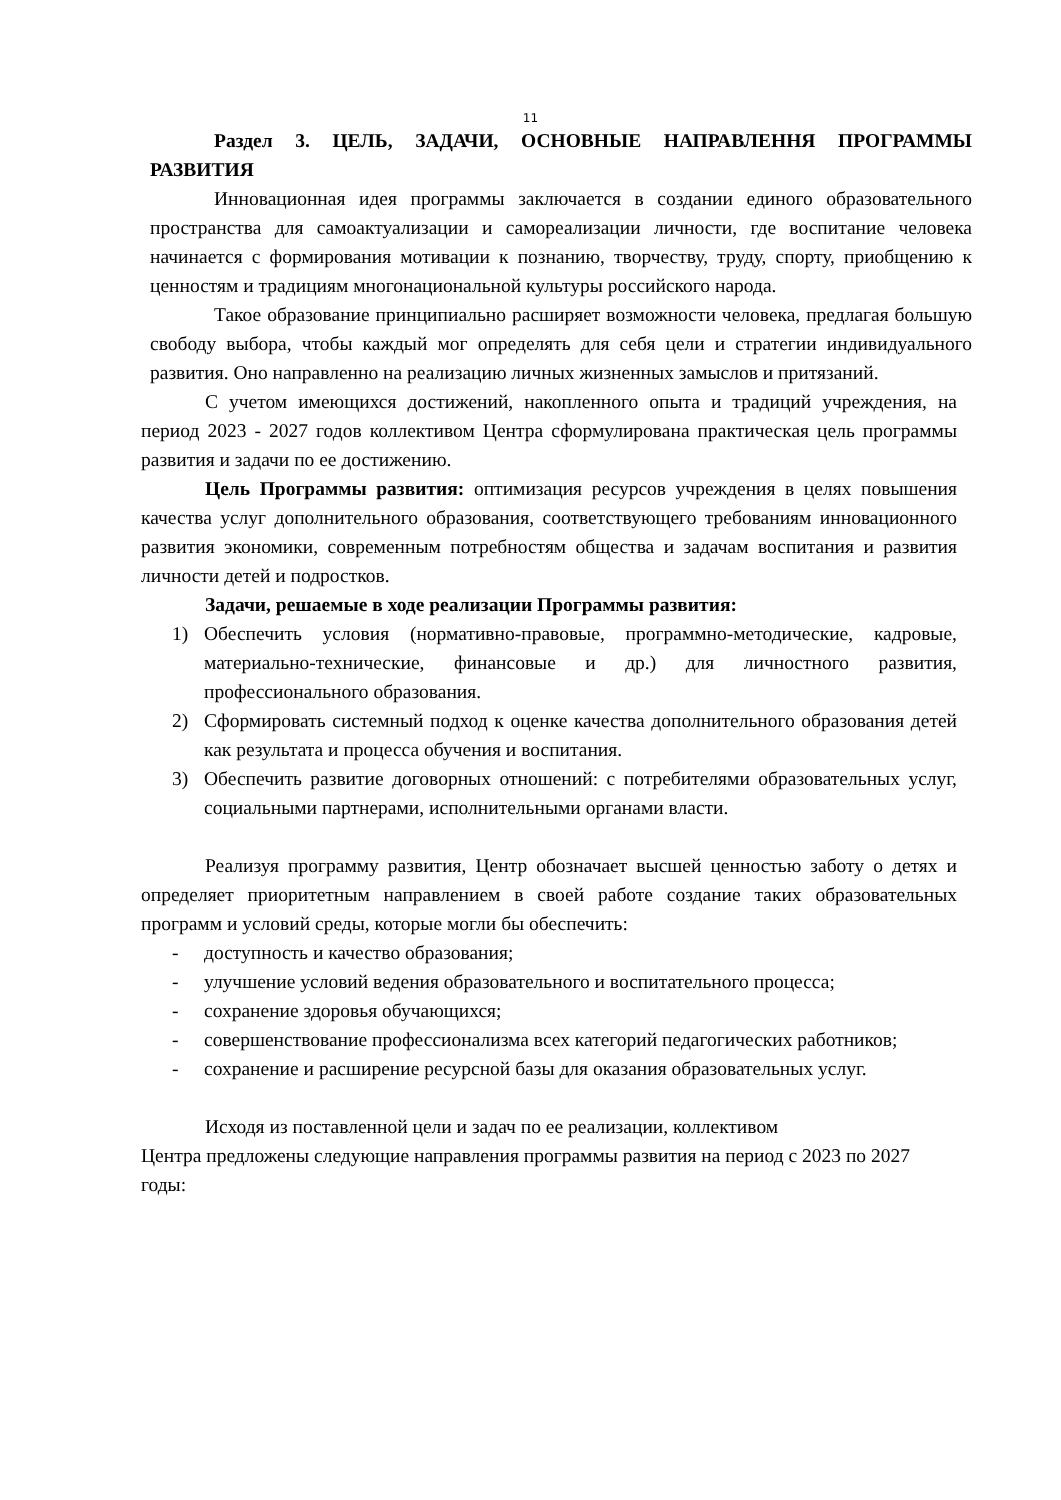11
Раздел 3. ЦЕЛЬ, ЗАДАЧИ, ОСНОВНЫЕ НАПРАВЛЕННЯ ПРОГРАММЫ РАЗВИТИЯ
Инновационная идея программы заключается в создании единого образовательного пространства для самоактуализации и самореализации личности, где воспитание человека начинается с формирования мотивации к познанию, творчеству, труду, спорту, приобщению к ценностям и традициям многонациональной культуры российского народа.
Такое образование принципиально расширяет возможности человека, предлагая большую свободу выбора, чтобы каждый мог определять для себя цели и стратегии индивидуального развития. Оно направленно на реализацию личных жизненных замыслов и притязаний.
С учетом имеющихся достижений, накопленного опыта и традиций учреждения, на период 2023 - 2027 годов коллективом Центра сформулирована практическая цель программы развития и задачи по ее достижению.
Цель Программы развития: оптимизация ресурсов учреждения в целях повышения качества услуг дополнительного образования, соответствующего требованиям инновационного развития экономики, современным потребностям общества и задачам воспитания и развития личности детей и подростков.
Задачи, решаемые в ходе реализации Программы развития:
1) Обеспечить условия (нормативно-правовые, программно-методические, кадровые, материально-технические, финансовые и др.) для личностного развития, профессионального образования.
2) Сформировать системный подход к оценке качества дополнительного образования детей как результата и процесса обучения и воспитания.
3) Обеспечить развитие договорных отношений: с потребителями образовательных услуг, социальными партнерами, исполнительными органами власти.
Реализуя программу развития, Центр обозначает высшей ценностью заботу о детях и определяет приоритетным направлением в своей работе создание таких образовательных программ и условий среды, которые могли бы обеспечить:
- доступность и качество образования;
- улучшение условий ведения образовательного и воспитательного процесса;
- сохранение здоровья обучающихся;
- совершенствование профессионализма всех категорий педагогических работников;
- сохранение и расширение ресурсной базы для оказания образовательных услуг.
Исходя из поставленной цели и задач по ее реализации, коллективом
Центра предложены следующие направления программы развития на период с 2023 по 2027 годы: